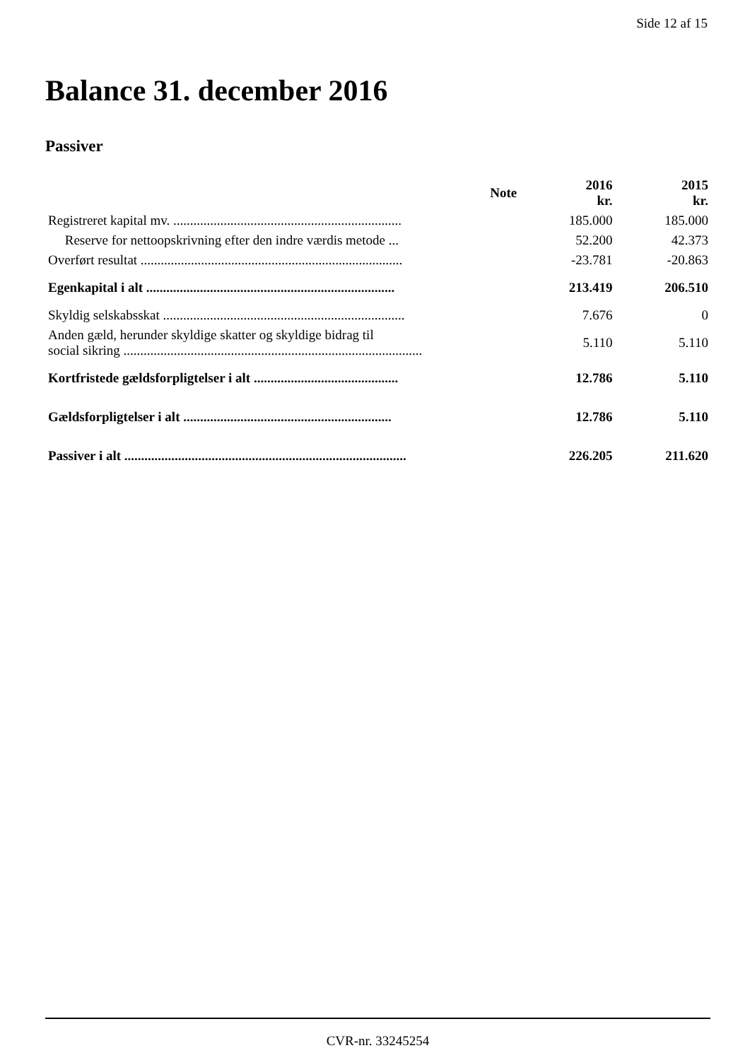Side 12 af 15
Balance 31. december 2016
Passiver
| | Note | 2016 kr. | 2015 kr. |
| --- | --- | --- | --- |
| Registreret kapital mv. .................................................................... | | 185.000 | 185.000 |
| Reserve for nettoopskrivning efter den indre værdis metode ... | | 52.200 | 42.373 |
| Overført resultat .............................................................................. | | -23.781 | -20.863 |
| Egenkapital i alt .......................................................................... | | 213.419 | 206.510 |
| Skyldig selskabsskat ........................................................................ | | 7.676 | 0 |
| Anden gæld, herunder skyldige skatter og skyldige bidrag til social sikring ......................................................................................... | | 5.110 | 5.110 |
| Kortfristede gældsforpligtelser i alt ........................................... | | 12.786 | 5.110 |
| Gældsforpligtelser i alt .............................................................. | | 12.786 | 5.110 |
| Passiver i alt .................................................................................... | | 226.205 | 211.620 |
CVR-nr. 33245254